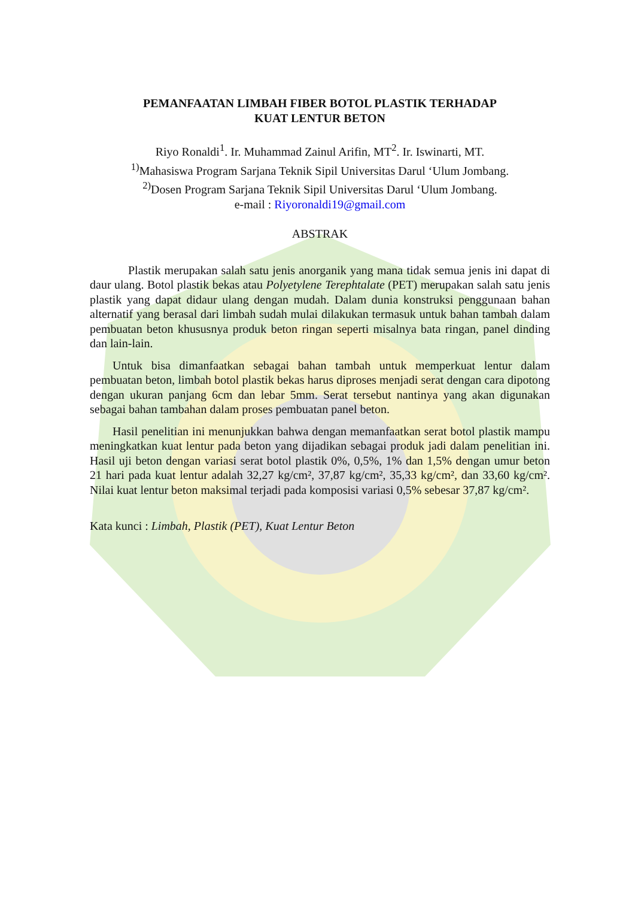PEMANFAATAN LIMBAH FIBER BOTOL PLASTIK TERHADAP
KUAT LENTUR BETON
Riyo Ronaldi<sup>1</sup>. Ir. Muhammad Zainul Arifin, MT<sup>2</sup>. Ir. Iswinarti, MT.
<sup>1)</sup> Mahasiswa Program Sarjana Teknik Sipil Universitas Darul ‘Ulum Jombang.
<sup>2)</sup> Dosen Program Sarjana Teknik Sipil Universitas Darul ‘Ulum Jombang.
e-mail : Riyoronaldi19@gmail.com
ABSTRAK
Plastik merupakan salah satu jenis anorganik yang mana tidak semua jenis ini dapat di daur ulang. Botol plastik bekas atau Polyetylene Terephtalate (PET) merupakan salah satu jenis plastik yang dapat didaur ulang dengan mudah. Dalam dunia konstruksi penggunaan bahan alternatif yang berasal dari limbah sudah mulai dilakukan termasuk untuk bahan tambah dalam pembuatan beton khususnya produk beton ringan seperti misalnya bata ringan, panel dinding dan lain-lain.
Untuk bisa dimanfaatkan sebagai bahan tambah untuk memperkuat lentur dalam pembuatan beton, limbah botol plastik bekas harus diproses menjadi serat dengan cara dipotong dengan ukuran panjang 6cm dan lebar 5mm. Serat tersebut nantinya yang akan digunakan sebagai bahan tambahan dalam proses pembuatan panel beton.
Hasil penelitian ini menunjukkan bahwa dengan memanfaatkan serat botol plastik mampu meningkatkan kuat lentur pada beton yang dijadikan sebagai produk jadi dalam penelitian ini. Hasil uji beton dengan variasi serat botol plastik 0%, 0,5%, 1% dan 1,5% dengan umur beton 21 hari pada kuat lentur adalah 32,27 kg/cm², 37,87 kg/cm², 35,33 kg/cm², dan 33,60 kg/cm². Nilai kuat lentur beton maksimal terjadi pada komposisi variasi 0,5% sebesar 37,87 kg/cm².
Kata kunci : Limbah, Plastik (PET), Kuat Lentur Beton